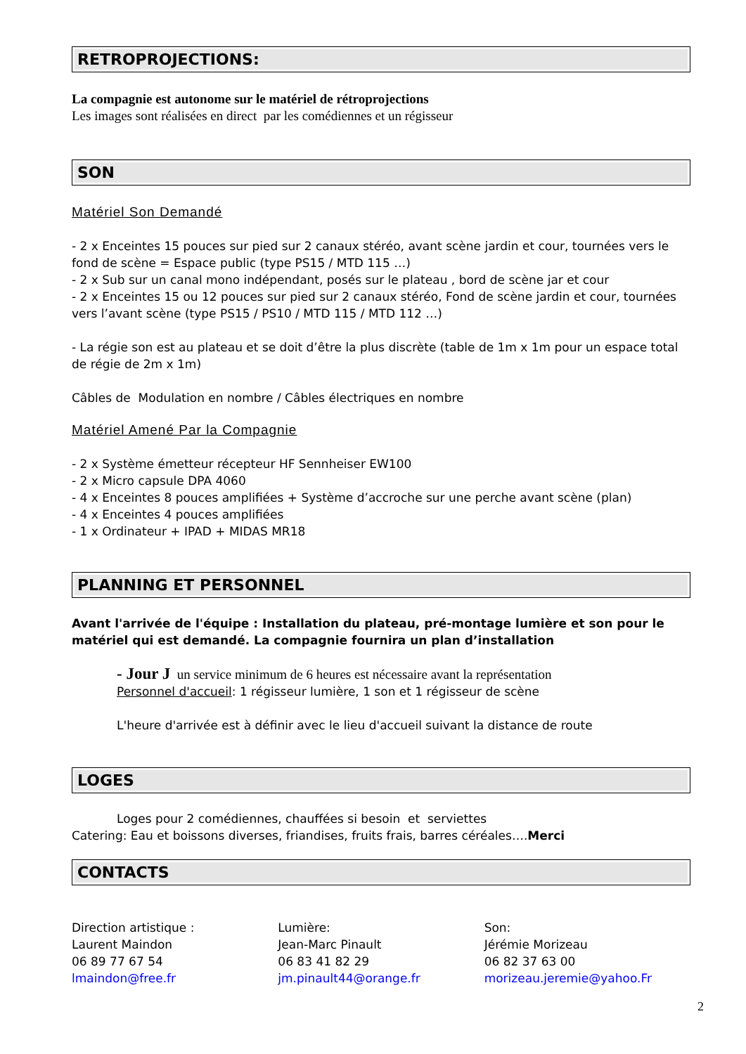RETROPROJECTIONS:
La compagnie est autonome sur le matériel de rétroprojections
Les images sont réalisées en direct par les comédiennes et un régisseur
SON
Matériel Son Demandé
- 2 x Enceintes 15 pouces sur pied sur 2 canaux stéréo, avant scène jardin et cour, tournées vers le fond de scène = Espace public (type PS15 / MTD 115 …)
- 2 x Sub sur un canal mono indépendant, posés sur le plateau , bord de scène jar et cour
- 2 x Enceintes 15 ou 12 pouces sur pied sur 2 canaux stéréo, Fond de scène jardin et cour, tournées vers l’avant scène (type PS15 / PS10 / MTD 115 / MTD 112 …)
- La régie son est au plateau et se doit d’être la plus discrète (table de 1m x 1m pour un espace total de régie de 2m x 1m)
Câbles de Modulation en nombre / Câbles électriques en nombre
Matériel Amené Par la Compagnie
- 2 x Système émetteur récepteur HF Sennheiser EW100
- 2 x Micro capsule DPA 4060
- 4 x Enceintes 8 pouces amplifiées + Système d’accroche sur une perche avant scène (plan)
- 4 x Enceintes 4 pouces amplifiées
- 1 x Ordinateur + IPAD + MIDAS MR18
PLANNING ET PERSONNEL
Avant l'arrivée de l'équipe : Installation du plateau, pré-montage lumière et son pour le matériel qui est demandé. La compagnie fournira un plan d’installation
- Jour J un service minimum de 6 heures est nécessaire avant la représentation
Personnel d'accueil: 1 régisseur lumière, 1 son et 1 régisseur de scène
L'heure d'arrivée est à définir avec le lieu d'accueil suivant la distance de route
LOGES
Loges pour 2 comédiennes, chauffées si besoin et serviettes
Catering: Eau et boissons diverses, friandises, fruits frais, barres céréales….Merci
CONTACTS
Direction artistique :
Laurent Maindon
06 89 77 67 54
lmaindon@free.fr
Lumière:
Jean-Marc Pinault
06 83 41 82 29
jm.pinault44@orange.fr
Son:
Jérémie Morizeau
06 82 37 63 00
morizeau.jeremie@yahoo.Fr
2